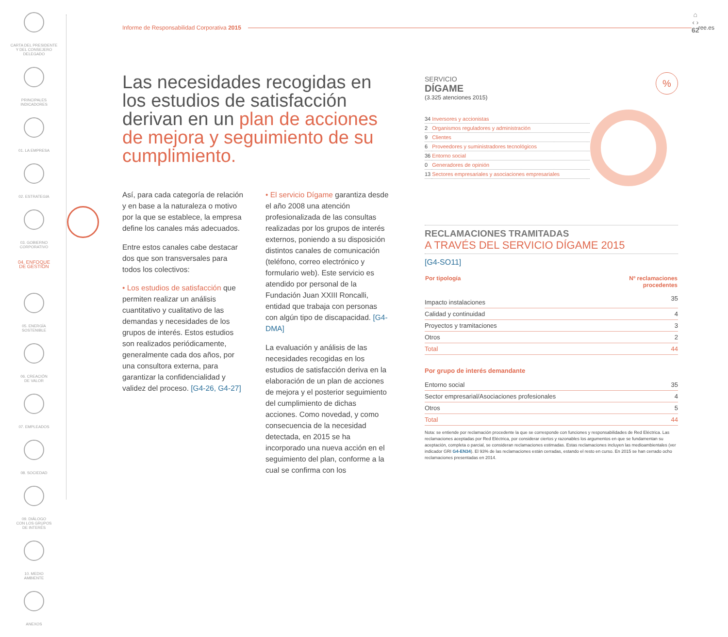CARTA DEL PRESIDENTE
Y DEL CONSEJERO
DELEGADO
PRINCIPALES
INDICADORES
01. LA EMPRESA
02. ESTRATEGIA
03. GOBIERNO
CORPORATIVO
04. ENFOQUE
DE GESTIÓN
05. ENERGÍA
SOSTENIBLE
06. CREACIÓN
DE VALOR
07. EMPLEADOS
08. SOCIEDAD
09. DIÁLOGO
CON LOS GRUPOS
DE INTERÉS
10. MEDIO
AMBIENTE
ANEXOS
Informe de Responsabilidad Corporativa 2015 ree.es
⌂
‹ ›
62
Las necesidades recogidas en los estudios de satisfacción derivan en un plan de acciones de mejora y seguimiento de su cumplimiento.
Así, para cada categoría de relación y en base a la naturaleza o motivo por la que se establece, la empresa define los canales más adecuados.
Entre estos canales cabe destacar dos que son transversales para todos los colectivos:
• Los estudios de satisfacción que permiten realizar un análisis cuantitativo y cualitativo de las demandas y necesidades de los grupos de interés. Estos estudios son realizados periódicamente, generalmente cada dos años, por una consultora externa, para garantizar la confidencialidad y validez del proceso. [G4-26, G4-27]
• El servicio Dígame garantiza desde el año 2008 una atención profesionalizada de las consultas realizadas por los grupos de interés externos, poniendo a su disposición distintos canales de comunicación (teléfono, correo electrónico y formulario web). Este servicio es atendido por personal de la Fundación Juan XXIII Roncalli, entidad que trabaja con personas con algún tipo de discapacidad. [G4-DMA]
La evaluación y análisis de las necesidades recogidas en los estudios de satisfacción deriva en la elaboración de un plan de acciones de mejora y el posterior seguimiento del cumplimiento de dichas acciones. Como novedad, y como consecuencia de la necesidad detectada, en 2015 se ha incorporado una nueva acción en el seguimiento del plan, conforme a la cual se confirma con los
SERVICIO
DÍGAME
%
(3.325 atenciones 2015)
| 34 | Inversores y accionistas |
| 2 | Organismos reguladores y administración |
| 9 | Clientes |
| 6 | Proveedores y suministradores tecnológicos |
| 36 | Entorno social |
| 0 | Generadores de opinión |
| 13 | Sectores empresariales y asociaciones empresariales |
RECLAMACIONES TRAMITADAS
A TRAVÉS DEL SERVICIO DÍGAME 2015
[G4-SO11]
| Por tipología | Nº reclamaciones procedentes |
| --- | --- |
| Impacto instalaciones | 35 |
| Calidad y continuidad | 4 |
| Proyectos y tramitaciones | 3 |
| Otros | 2 |
| Total | 44 |
Por grupo de interés demandante
| Entorno social | 35 |
| Sector empresarial/Asociaciones profesionales | 4 |
| Otros | 5 |
| Total | 44 |
Nota: se entiende por reclamación procedente la que se corresponde con funciones y responsabilidades de Red Eléctrica. Las reclamaciones aceptadas por Red Eléctrica, por considerar ciertos y razonables los argumentos en que se fundamentan su aceptación, completa o parcial, se consideran reclamaciones estimadas. Estas reclamaciones incluyen las medioambientales (ver indicador GRI G4-EN34). El 93% de las reclamaciones están cerradas, estando el resto en curso. En 2015 se han cerrado ocho reclamaciones presentadas en 2014.